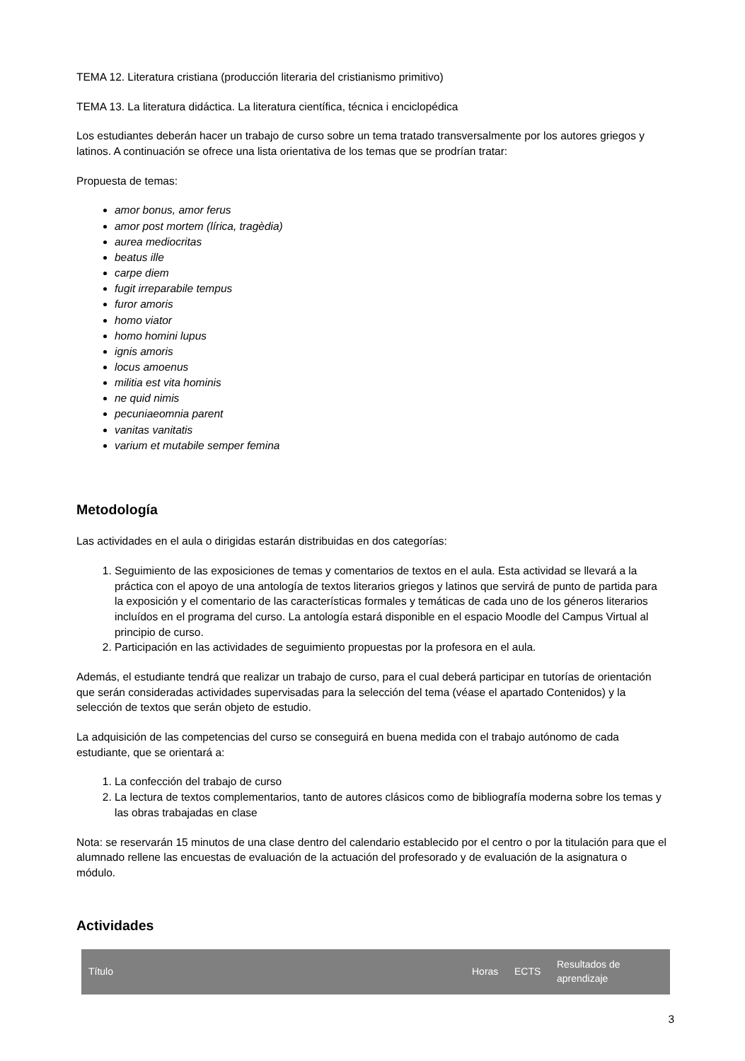TEMA 12. Literatura cristiana (producción literaria del cristianismo primitivo)
TEMA 13. La literatura didáctica. La literatura científica, técnica i enciclopédica
Los estudiantes deberán hacer un trabajo de curso sobre un tema tratado transversalmente por los autores griegos y latinos. A continuación se ofrece una lista orientativa de los temas que se prodrían tratar:
Propuesta de temas:
amor bonus, amor ferus
amor post mortem (lírica, tragèdia)
aurea mediocritas
beatus ille
carpe diem
fugit irreparabile tempus
furor amoris
homo viator
homo homini lupus
ignis amoris
locus amoenus
militia est vita hominis
ne quid nimis
pecuniaeomnia parent
vanitas vanitatis
varium et mutabile semper femina
Metodología
Las actividades en el aula o dirigidas estarán distribuidas en dos categorías:
1. Seguimiento de las exposiciones de temas y comentarios de textos en el aula. Esta actividad se llevará a la práctica con el apoyo de una antología de textos literarios griegos y latinos que servirá de punto de partida para la exposición y el comentario de las características formales y temáticas de cada uno de los géneros literarios incluídos en el programa del curso. La antología estará disponible en el espacio Moodle del Campus Virtual al principio de curso.
2. Participación en las actividades de seguimiento propuestas por la profesora en el aula.
Además, el estudiante tendrá que realizar un trabajo de curso, para el cual deberá participar en tutorías de orientación que serán consideradas actividades supervisadas para la selección del tema (véase el apartado Contenidos) y la selección de textos que serán objeto de estudio.
La adquisición de las competencias del curso se conseguirá en buena medida con el trabajo autónomo de cada estudiante, que se orientará a:
1. La confección del trabajo de curso
2. La lectura de textos complementarios, tanto de autores clásicos como de bibliografía moderna sobre los temas y las obras trabajadas en clase
Nota: se reservarán 15 minutos de una clase dentro del calendario establecido por el centro o por la titulación para que el alumnado rellene las encuestas de evaluación de la actuación del profesorado y de evaluación de la asignatura o módulo.
Actividades
| Título | Horas | ECTS | Resultados de aprendizaje |
| --- | --- | --- | --- |
3